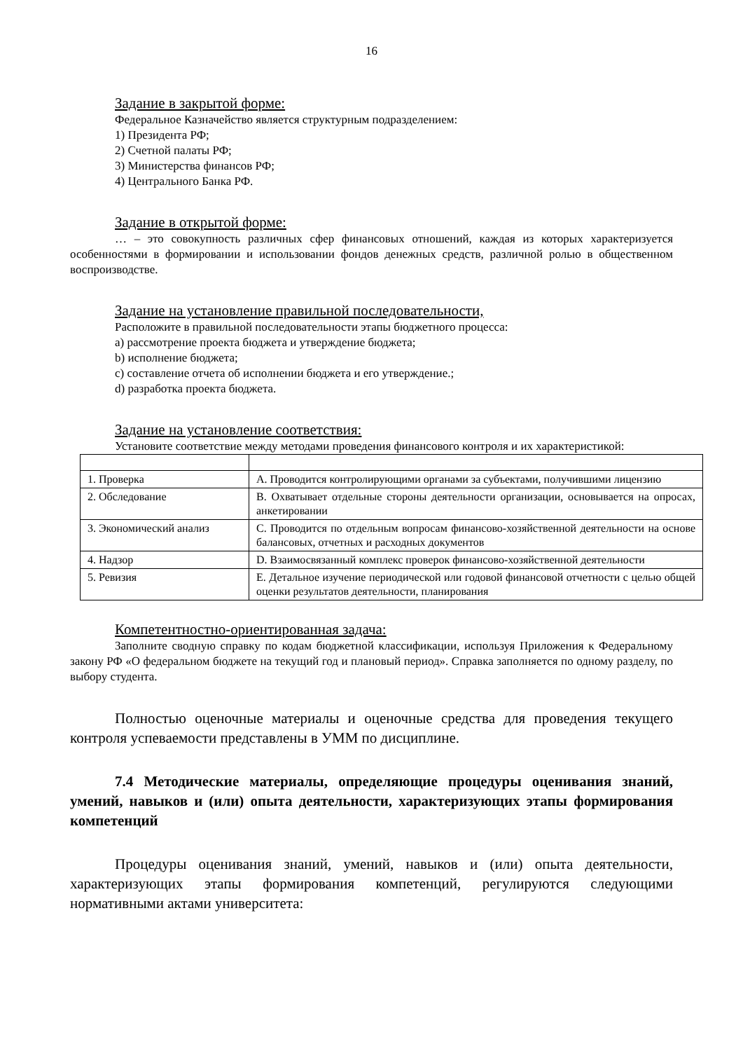16
Задание в закрытой форме:
Федеральное Казначейство является структурным подразделением:
1) Президента РФ;
2) Счетной палаты РФ;
3) Министерства финансов РФ;
4) Центрального Банка РФ.
Задание в открытой форме:
… – это совокупность различных сфер финансовых отношений, каждая из которых характеризуется особенностями в формировании и использовании фондов денежных средств, различной ролью в общественном воспроизводстве.
Задание на установление правильной последовательности,
Расположите в правильной последовательности этапы бюджетного процесса:
a) рассмотрение проекта бюджета и утверждение бюджета;
b) исполнение бюджета;
c) составление отчета об исполнении бюджета и его утверждение.;
d) разработка проекта бюджета.
Задание на установление соответствия:
Установите соответствие между методами проведения финансового контроля и их характеристикой:
| 1. Проверка | A. Проводится контролирующими органами за субъектами, получившими лицензию |
| 2. Обследование | B. Охватывает отдельные стороны деятельности организации, основывается на опросах, анкетировании |
| 3. Экономический анализ | C. Проводится по отдельным вопросам финансово-хозяйственной деятельности на основе балансовых, отчетных и расходных документов |
| 4. Надзор | D. Взаимосвязанный комплекс проверок финансово-хозяйственной деятельности |
| 5. Ревизия | E. Детальное изучение периодической или годовой финансовой отчетности с целью общей оценки результатов деятельности, планирования |
Компетентностно-ориентированная задача:
Заполните сводную справку по кодам бюджетной классификации, используя Приложения к Федеральному закону РФ «О федеральном бюджете на текущий год и плановый период». Справка заполняется по одному разделу, по выбору студента.
Полностью оценочные материалы и оценочные средства для проведения текущего контроля успеваемости представлены в УММ по дисциплине.
7.4 Методические материалы, определяющие процедуры оценивания знаний, умений, навыков и (или) опыта деятельности, характеризующих этапы формирования компетенций
Процедуры оценивания знаний, умений, навыков и (или) опыта деятельности, характеризующих этапы формирования компетенций, регулируются следующими нормативными актами университета: